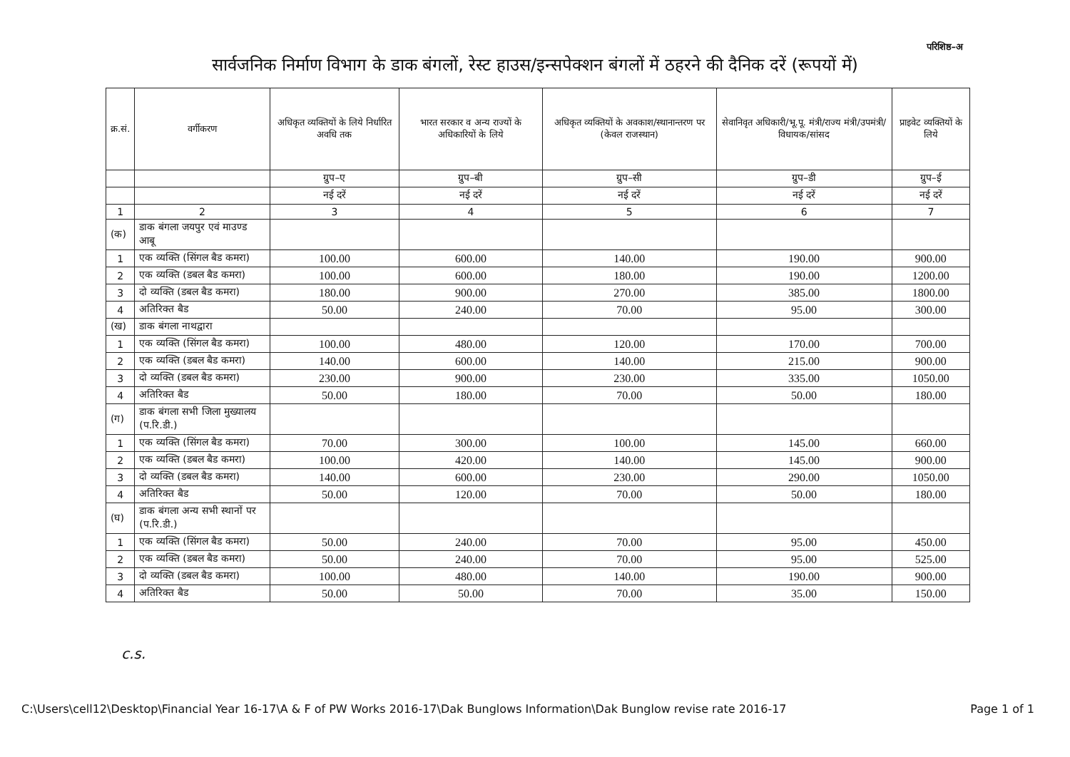परिशिष्ठ–अ
सार्वजनिक निर्माण विभाग के डाक बंगलों, रेस्ट हाउस/इन्सपेक्शन बंगलों में ठहरने की दैनिक दरें (रूपयों में)
| क्र.सं. | वर्गीकरण | अधिकृत व्यक्तियों के लिये निर्धारित अवधि तक | भारत सरकार व अन्य राज्यों के अधिकारियों के लिये | अधिकृत व्यक्तियों के अवकाश/स्थानान्तरण पर (केवल राजस्थान) | सेवानिवृत अधिकारी/भू.पू. मंत्री/राज्य मंत्री/उपमंत्री/विधायक/सांसद | प्राइवेट व्यक्तियों के लिये |
| --- | --- | --- | --- | --- | --- | --- |
| | | ग्रुप–ए | ग्रुप–बी | ग्रुप–सी | ग्रुप–डी | ग्रुप–ई |
| | | नई दरें | नई दरें | नई दरें | नई दरें | नई दरें |
| 1 | 2 | 3 | 4 | 5 | 6 | 7 |
| (क) | डाक बंगला जयपुर एवं माउण्ड आबू | | | | | |
| 1 | एक व्यक्ति (सिंगल बैड कमरा) | 100.00 | 600.00 | 140.00 | 190.00 | 900.00 |
| 2 | एक व्यक्ति (डबल बैड कमरा) | 100.00 | 600.00 | 180.00 | 190.00 | 1200.00 |
| 3 | दो व्यक्ति (डबल बैड कमरा) | 180.00 | 900.00 | 270.00 | 385.00 | 1800.00 |
| 4 | अतिरिक्त बैड | 50.00 | 240.00 | 70.00 | 95.00 | 300.00 |
| (ख) | डाक बंगला नाथद्वारा | | | | | |
| 1 | एक व्यक्ति (सिंगल बैड कमरा) | 100.00 | 480.00 | 120.00 | 170.00 | 700.00 |
| 2 | एक व्यक्ति (डबल बैड कमरा) | 140.00 | 600.00 | 140.00 | 215.00 | 900.00 |
| 3 | दो व्यक्ति (डबल बैड कमरा) | 230.00 | 900.00 | 230.00 | 335.00 | 1050.00 |
| 4 | अतिरिक्त बैड | 50.00 | 180.00 | 70.00 | 50.00 | 180.00 |
| (ग) | डाक बंगला सभी जिला मुख्यालय (प.रि.डी.) | | | | | |
| 1 | एक व्यक्ति (सिंगल बैड कमरा) | 70.00 | 300.00 | 100.00 | 145.00 | 660.00 |
| 2 | एक व्यक्ति (डबल बैड कमरा) | 100.00 | 420.00 | 140.00 | 145.00 | 900.00 |
| 3 | दो व्यक्ति (डबल बैड कमरा) | 140.00 | 600.00 | 230.00 | 290.00 | 1050.00 |
| 4 | अतिरिक्त बैड | 50.00 | 120.00 | 70.00 | 50.00 | 180.00 |
| (घ) | डाक बंगला अन्य सभी स्थानों पर (प.रि.डी.) | | | | | |
| 1 | एक व्यक्ति (सिंगल बैड कमरा) | 50.00 | 240.00 | 70.00 | 95.00 | 450.00 |
| 2 | एक व्यक्ति (डबल बैड कमरा) | 50.00 | 240.00 | 70.00 | 95.00 | 525.00 |
| 3 | दो व्यक्ति (डबल बैड कमरा) | 100.00 | 480.00 | 140.00 | 190.00 | 900.00 |
| 4 | अतिरिक्त बैड | 50.00 | 50.00 | 70.00 | 35.00 | 150.00 |
c.s.
C:\Users\cell12\Desktop\Financial Year 16-17\A & F of PW Works 2016-17\Dak Bunglows Information\Dak Bunglow revise rate 2016-17 Page 1 of 1